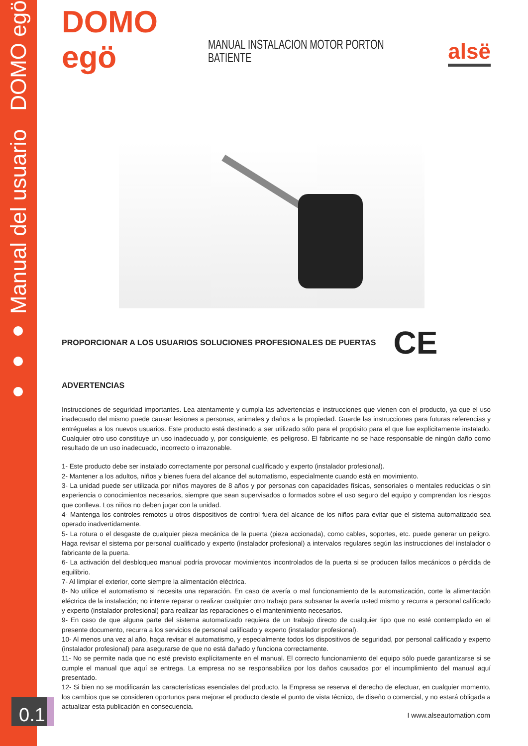● ● ● Manual del usuario DOMO egö
DOMO egö
MANUAL INSTALACION MOTOR PORTON BATIENTE
alsë
PROPORCIONAR A LOS USUARIOS SOLUCIONES PROFESIONALES DE PUERTAS CE
ADVERTENCIAS
Instrucciones de seguridad importantes. Lea atentamente y cumpla las advertencias e instrucciones que vienen con el producto, ya que el uso inadecuado del mismo puede causar lesiones a personas, animales y daños a la propiedad. Guarde las instrucciones para futuras referencias y entréguelas a los nuevos usuarios. Este producto está destinado a ser utilizado sólo para el propósito para el que fue explícitamente instalado. Cualquier otro uso constituye un uso inadecuado y, por consiguiente, es peligroso. El fabricante no se hace responsable de ningún daño como resultado de un uso inadecuado, incorrecto o irrazonable.
1- Este producto debe ser instalado correctamente por personal cualificado y experto (instalador profesional).
2- Mantener a los adultos, niños y bienes fuera del alcance del automatismo, especialmente cuando está en movimiento.
3- La unidad puede ser utilizada por niños mayores de 8 años y por personas con capacidades físicas, sensoriales o mentales reducidas o sin experiencia o conocimientos necesarios, siempre que sean supervisados o formados sobre el uso seguro del equipo y comprendan los riesgos que conlleva. Los niños no deben jugar con la unidad.
4- Mantenga los controles remotos u otros dispositivos de control fuera del alcance de los niños para evitar que el sistema automatizado sea operado inadvertidamente.
5- La rotura o el desgaste de cualquier pieza mecánica de la puerta (pieza accionada), como cables, soportes, etc. puede generar un peligro. Haga revisar el sistema por personal cualificado y experto (instalador profesional) a intervalos regulares según las instrucciones del instalador o fabricante de la puerta.
6- La activación del desbloqueo manual podría provocar movimientos incontrolados de la puerta si se producen fallos mecánicos o pérdida de equilibrio.
7- Al limpiar el exterior, corte siempre la alimentación eléctrica.
8- No utilice el automatismo si necesita una reparación. En caso de avería o mal funcionamiento de la automatización, corte la alimentación eléctrica de la instalación; no intente reparar o realizar cualquier otro trabajo para subsanar la avería usted mismo y recurra a personal calificado y experto (instalador profesional) para realizar las reparaciones o el mantenimiento necesarios.
9- En caso de que alguna parte del sistema automatizado requiera de un trabajo directo de cualquier tipo que no esté contemplado en el presente documento, recurra a los servicios de personal calificado y experto (instalador profesional).
10- Al menos una vez al año, haga revisar el automatismo, y especialmente todos los dispositivos de seguridad, por personal calificado y experto (instalador profesional) para asegurarse de que no está dañado y funciona correctamente.
11- No se permite nada que no esté previsto explícitamente en el manual. El correcto funcionamiento del equipo sólo puede garantizarse si se cumple el manual que aquí se entrega. La empresa no se responsabiliza por los daños causados por el incumplimiento del manual aquí presentado.
12- Si bien no se modificarán las características esenciales del producto, la Empresa se reserva el derecho de efectuar, en cualquier momento, los cambios que se consideren oportunos para mejorar el producto desde el punto de vista técnico, de diseño o comercial, y no estará obligada a actualizar esta publicación en consecuencia.
0.1 I www.alseautomation.com